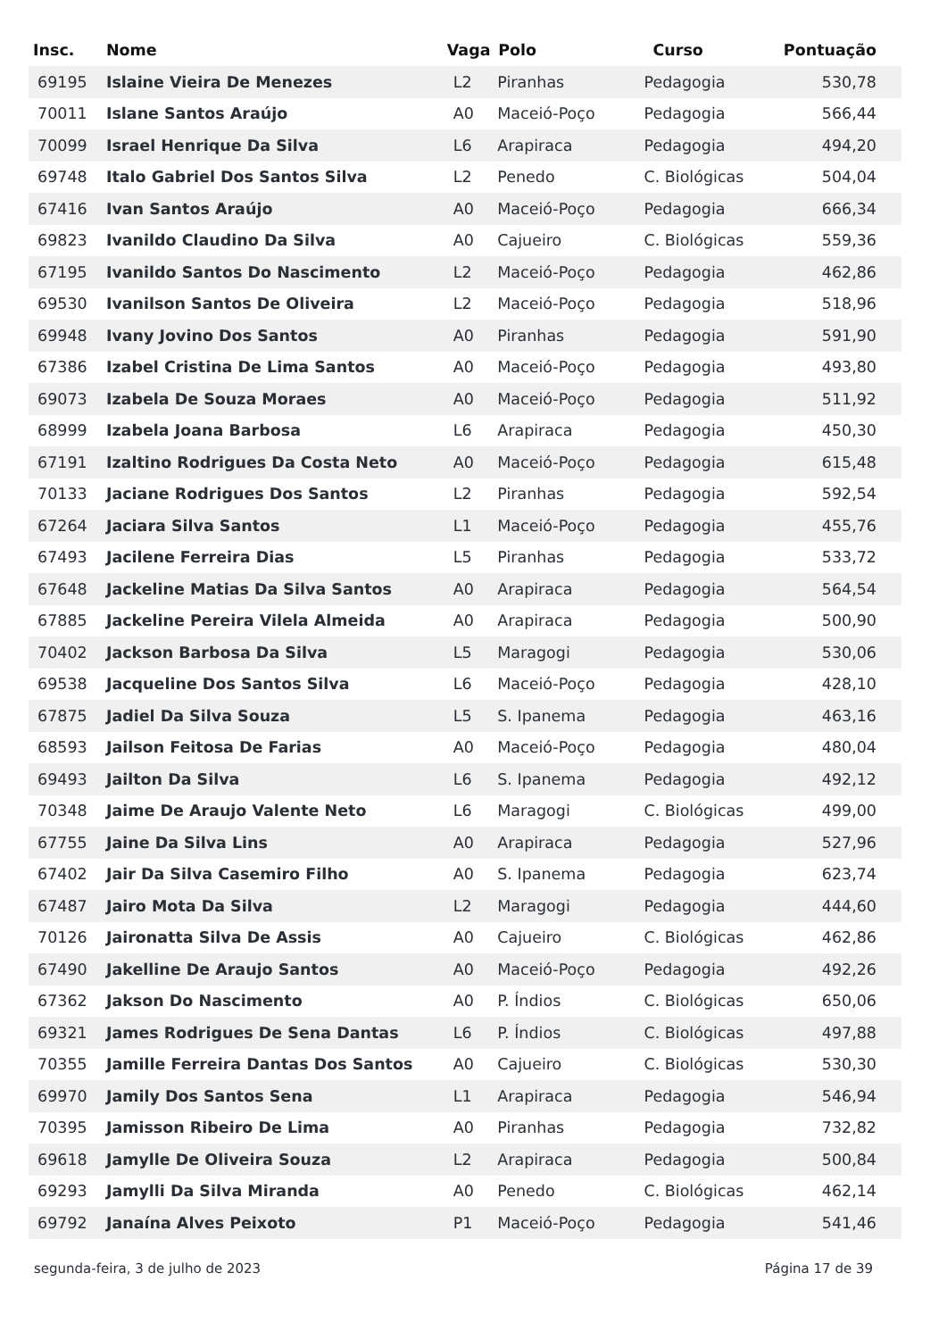| Insc. | Nome | Vaga | Polo | Curso | Pontuação |
| --- | --- | --- | --- | --- | --- |
| 69195 | Islaine Vieira De Menezes | L2 | Piranhas | Pedagogia | 530,78 |
| 70011 | Islane Santos Araújo | A0 | Maceió-Poço | Pedagogia | 566,44 |
| 70099 | Israel Henrique Da Silva | L6 | Arapiraca | Pedagogia | 494,20 |
| 69748 | Italo Gabriel Dos Santos Silva | L2 | Penedo | C. Biológicas | 504,04 |
| 67416 | Ivan Santos Araújo | A0 | Maceió-Poço | Pedagogia | 666,34 |
| 69823 | Ivanildo Claudino Da Silva | A0 | Cajueiro | C. Biológicas | 559,36 |
| 67195 | Ivanildo Santos Do Nascimento | L2 | Maceió-Poço | Pedagogia | 462,86 |
| 69530 | Ivanilson Santos De Oliveira | L2 | Maceió-Poço | Pedagogia | 518,96 |
| 69948 | Ivany Jovino Dos Santos | A0 | Piranhas | Pedagogia | 591,90 |
| 67386 | Izabel Cristina De Lima Santos | A0 | Maceió-Poço | Pedagogia | 493,80 |
| 69073 | Izabela De Souza Moraes | A0 | Maceió-Poço | Pedagogia | 511,92 |
| 68999 | Izabela Joana Barbosa | L6 | Arapiraca | Pedagogia | 450,30 |
| 67191 | Izaltino Rodrigues Da Costa Neto | A0 | Maceió-Poço | Pedagogia | 615,48 |
| 70133 | Jaciane Rodrigues Dos Santos | L2 | Piranhas | Pedagogia | 592,54 |
| 67264 | Jaciara Silva Santos | L1 | Maceió-Poço | Pedagogia | 455,76 |
| 67493 | Jacilene Ferreira Dias | L5 | Piranhas | Pedagogia | 533,72 |
| 67648 | Jackeline Matias Da Silva Santos | A0 | Arapiraca | Pedagogia | 564,54 |
| 67885 | Jackeline Pereira Vilela Almeida | A0 | Arapiraca | Pedagogia | 500,90 |
| 70402 | Jackson Barbosa Da Silva | L5 | Maragogi | Pedagogia | 530,06 |
| 69538 | Jacqueline Dos Santos Silva | L6 | Maceió-Poço | Pedagogia | 428,10 |
| 67875 | Jadiel Da Silva Souza | L5 | S. Ipanema | Pedagogia | 463,16 |
| 68593 | Jailson Feitosa De Farias | A0 | Maceió-Poço | Pedagogia | 480,04 |
| 69493 | Jailton Da Silva | L6 | S. Ipanema | Pedagogia | 492,12 |
| 70348 | Jaime De Araujo Valente Neto | L6 | Maragogi | C. Biológicas | 499,00 |
| 67755 | Jaine Da Silva Lins | A0 | Arapiraca | Pedagogia | 527,96 |
| 67402 | Jair Da Silva Casemiro Filho | A0 | S. Ipanema | Pedagogia | 623,74 |
| 67487 | Jairo Mota Da Silva | L2 | Maragogi | Pedagogia | 444,60 |
| 70126 | Jaironatta Silva De Assis | A0 | Cajueiro | C. Biológicas | 462,86 |
| 67490 | Jakelline De Araujo Santos | A0 | Maceió-Poço | Pedagogia | 492,26 |
| 67362 | Jakson Do Nascimento | A0 | P. Índios | C. Biológicas | 650,06 |
| 69321 | James Rodrigues De Sena Dantas | L6 | P. Índios | C. Biológicas | 497,88 |
| 70355 | Jamille Ferreira Dantas Dos Santos | A0 | Cajueiro | C. Biológicas | 530,30 |
| 69970 | Jamily Dos Santos Sena | L1 | Arapiraca | Pedagogia | 546,94 |
| 70395 | Jamisson Ribeiro De Lima | A0 | Piranhas | Pedagogia | 732,82 |
| 69618 | Jamylle De Oliveira Souza | L2 | Arapiraca | Pedagogia | 500,84 |
| 69293 | Jamylli Da Silva Miranda | A0 | Penedo | C. Biológicas | 462,14 |
| 69792 | Janaína Alves Peixoto | P1 | Maceió-Poço | Pedagogia | 541,46 |
segunda-feira, 3 de julho de 2023 Página 17 de 39